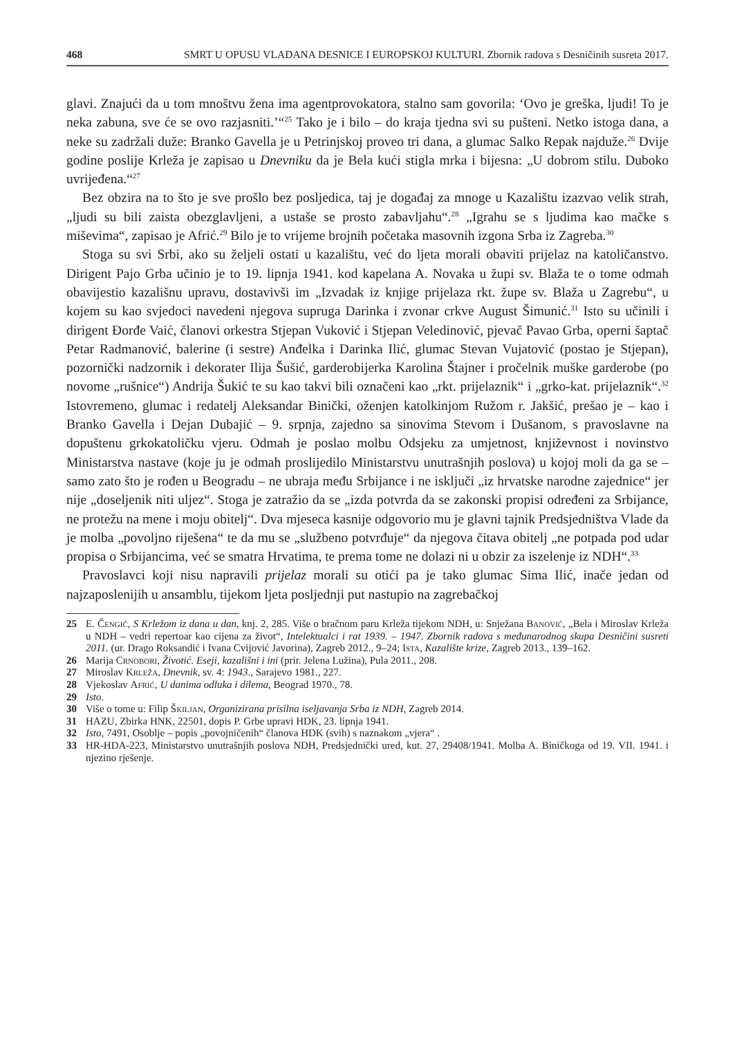468 SMRT U OPUSU VLADANA DESNICE I EUROPSKOJ KULTURI. Zbornik radova s Desničinih susreta 2017.
glavi. Znajući da u tom mnoštvu žena ima agentprovokatora, stalno sam govorila: ‘Ovo je greška, ljudi! To je neka zabuna, sve će se ovo razjasniti.’“<sup>25</sup> Tako je i bilo – do kraja tjedna svi su pušteni. Netko istoga dana, a neke su zadržali duže: Branko Gavella je u Petrinjskoj proveo tri dana, a glumac Salko Repak najduže.<sup>26</sup> Dvije godine poslije Krleža je zapisao u Dnevniku da je Bela kući stigla mrka i bijesna: „U dobrom stilu. Duboko uvrijeđena.“<sup>27</sup>
Bez obzira na to što je sve prošlo bez posljedica, taj je događaj za mnoge u Kazalištu izazvao velik strah, „ljudi su bili zaista obezglavljeni, a ustaše se prosto zabavljahu“.<sup>28</sup> „Igrahu se s ljudima kao mačke s miševima“, zapisao je Afrić.<sup>29</sup> Bilo je to vrijeme brojnih početaka masovnih izgona Srba iz Zagreba.<sup>30</sup>
Stoga su svi Srbi, ako su željeli ostati u kazalištu, već do ljeta morali obaviti prijelaz na katoličanstvo. Dirigent Pajo Grba učinio je to 19. lipnja 1941. kod kapelana A. Novaka u župi sv. Blaža te o tome odmah obavijestio kazališnu upravu, dostavivši im „Izvadak iz knjige prijelaza rkt. župe sv. Blaža u Zagrebu“, u kojem su kao svjedoci navedeni njegova supruga Darinka i zvonar crkve August Šimunić.<sup>31</sup> Isto su učinili i dirigent Đorđe Vaić, članovi orkestra Stjepan Vuković i Stjepan Veledinović, pjevač Pavao Grba, operni šaptač Petar Radmanović, balerine (i sestre) Anđelka i Darinka Ilić, glumac Stevan Vujatović (postao je Stjepan), pozornički nadzornik i dekorater Ilija Šušić, garderobijerka Karolina Štajner i pročelnik muške garderobe (po novome „rušnice“) Andrija Šukić te su kao takvi bili označeni kao „rkt. prijelaznik“ i „grko-kat. prijelaznik“.<sup>32</sup> Istovremeno, glumac i redatelj Aleksandar Binički, oženjen katolkinjom Ružom r. Jakšić, prešao je – kao i Branko Gavella i Dejan Dubajić – 9. srpnja, zajedno sa sinovima Stevom i Dušanom, s pravoslavne na dopuštenu grkokatoličku vjeru. Odmah je poslao molbu Odsjeku za umjetnost, književnost i novinstvo Ministarstva nastave (koje ju je odmah proslijedilo Ministarstvu unutrašnjih poslova) u kojoj moli da ga se – samo zato što je rođen u Beogradu – ne ubraja među Srbijance i ne isključi „iz hrvatske narodne zajednice“ jer nije „doseljenik niti uljez“. Stoga je zatražio da se „izda potvrda da se zakonski propisi određeni za Srbijance, ne protežu na mene i moju obitelj“. Dva mjeseca kasnije odgovorio mu je glavni tajnik Predsjedništva Vlade da je molba „povoljno riješena“ te da mu se „službeno potvrđuje“ da njegova čitava obitelj „ne potpada pod udar propisa o Srbijancima, već se smatra Hrvatima, te prema tome ne dolazi ni u obzir za iszelenje iz NDH“.<sup>33</sup>
Pravoslavci koji nisu napravili prijelaz morali su otići pa je tako glumac Sima Ilić, inače jedan od najzaposlenijih u ansamblu, tijekom ljeta posljednji put nastupio na zagrebačkoj
25 E. Čengić, S Krležom iz dana u dan, knj. 2, 285. Više o bračnom paru Krleža tijekom NDH, u: Snježana Banović, „Bela i Miroslav Krleža u NDH – vedri repertoar kao cijena za život“, Intelektualci i rat 1939. – 1947. Zbornik radova s međunarodnog skupa Desničini susreti 2011. (ur. Drago Roksandić i Ivana Cvijović Javorina), Zagreb 2012., 9–24; Ista, Kazalište krize, Zagreb 2013., 139–162.
26 Marija Crnobori, Životić. Eseji, kazališni i ini (prir. Jelena Lužina), Pula 2011., 208.
27 Miroslav Krleža, Dnevnik, sv. 4: 1943., Sarajevo 1981., 227.
28 Vjekoslav Afrić, U danima odluka i dilema, Beograd 1970., 78.
29 Isto.
30 Više o tome u: Filip Škiljan, Organizirana prisilna iseljavanja Srba iz NDH, Zagreb 2014.
31 HAZU, Zbirka HNK, 22501, dopis P. Grbe upravi HDK, 23. lipnja 1941.
32 Isto, 7491, Osoblje – popis „povojničenih“ članova HDK (svih) s naznakom „vjera“ .
33 HR-HDA-223, Ministarstvo unutrašnjih poslova NDH, Predsjednički ured, kut. 27, 29408/1941. Molba A. Biničkoga od 19. VII. 1941. i njezino rješenje.